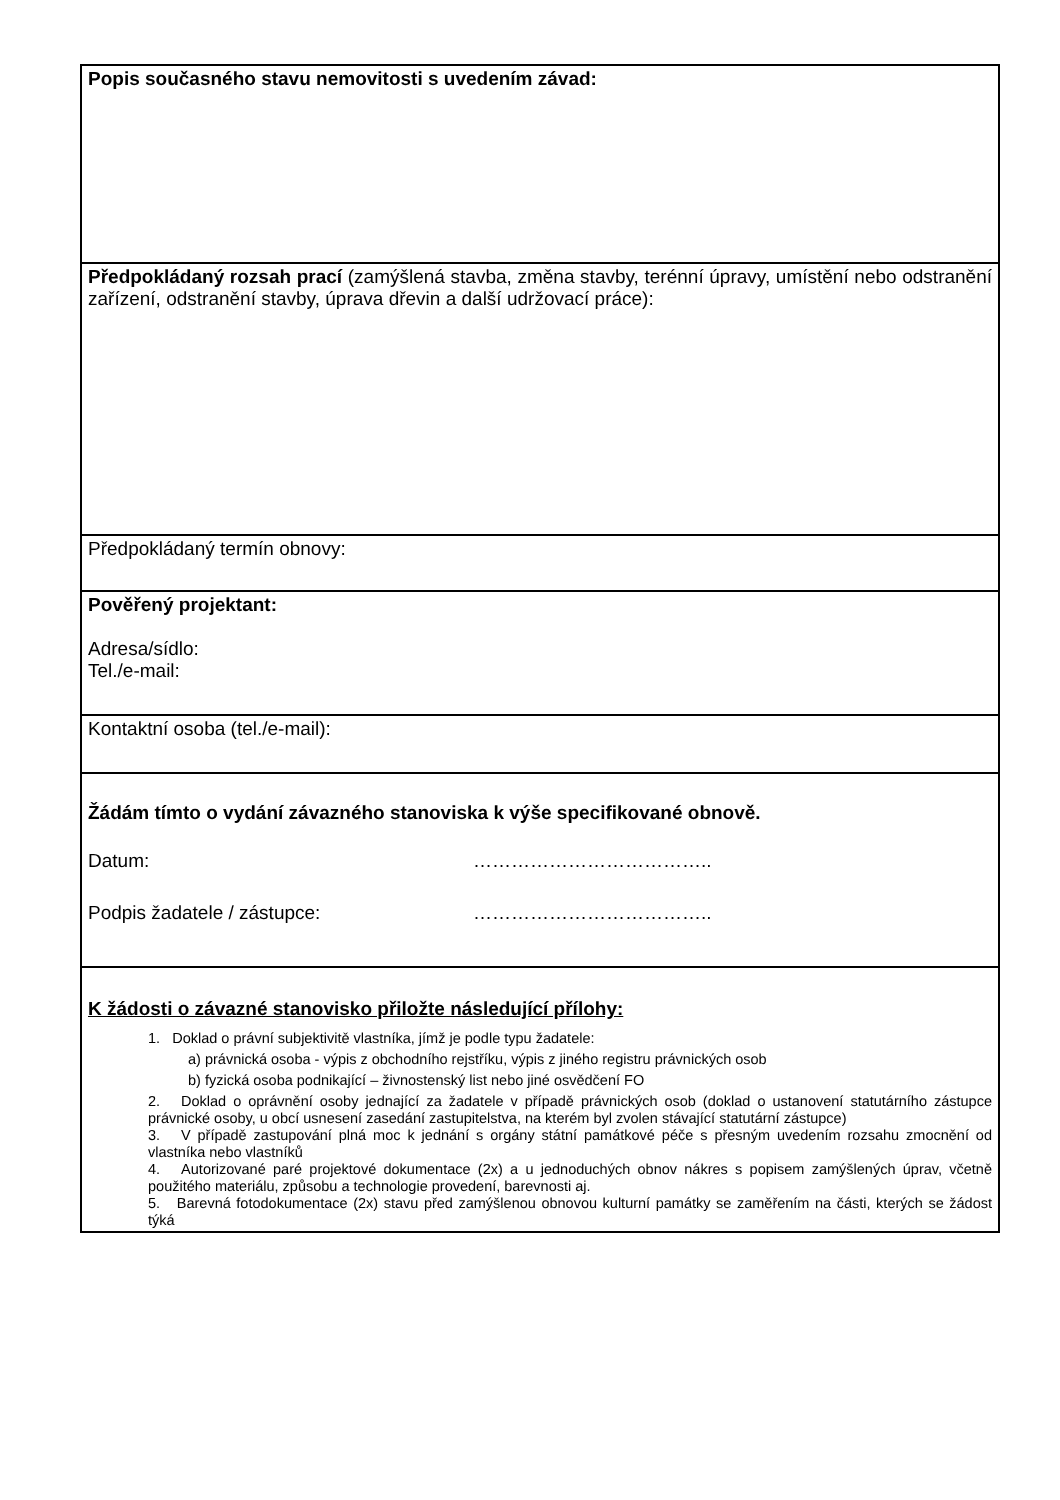| Popis současného stavu nemovitosti s uvedením závad: |
| Předpokládaný rozsah prací (zamýšlená stavba, změna stavby, terénní úpravy, umístění nebo odstranění zařízení, odstranění stavby, úprava dřevin a další udržovací práce): |
| Předpokládaný termín obnovy: |
| Pověřený projektant: Adresa/sídlo: Tel./e-mail: |
| Kontaktní osoba (tel./e-mail): |
| Žádám tímto o vydání závazného stanoviska k výše specifikované obnově. Datum: ……………………………….. Podpis žadatele / zástupce: ……………………………….. |
| K žádosti o závazné stanovisko přiložte následující přílohy: 1. Doklad o právní subjektivitě vlastníka, jímž je podle typu žadatele: a) právnická osoba - výpis z obchodního rejstříku, výpis z jiného registru právnických osob b) fyzická osoba podnikající – živnostenský list nebo jiné osvědčení FO 2. Doklad o oprávnění osoby jednající za žadatele v případě právnických osob (doklad o ustanovení statutárního zástupce právnické osoby, u obcí usnesení zasedání zastupitelstva, na kterém byl zvolen stávající statutární zástupce) 3. V případě zastupování plná moc k jednání s orgány státní památkové péče s přesným uvedením rozsahu zmocnění od vlastníka nebo vlastníků 4. Autorizované paré projektové dokumentace (2x) a u jednoduchých obnov nákres s popisem zamýšlených úprav, včetně použitého materiálu, způsobu a technologie provedení, barevnosti aj. 5. Barevná fotodokumentace (2x) stavu před zamýšlenou obnovou kulturní památky se zaměřením na části, kterých se žádost týká |